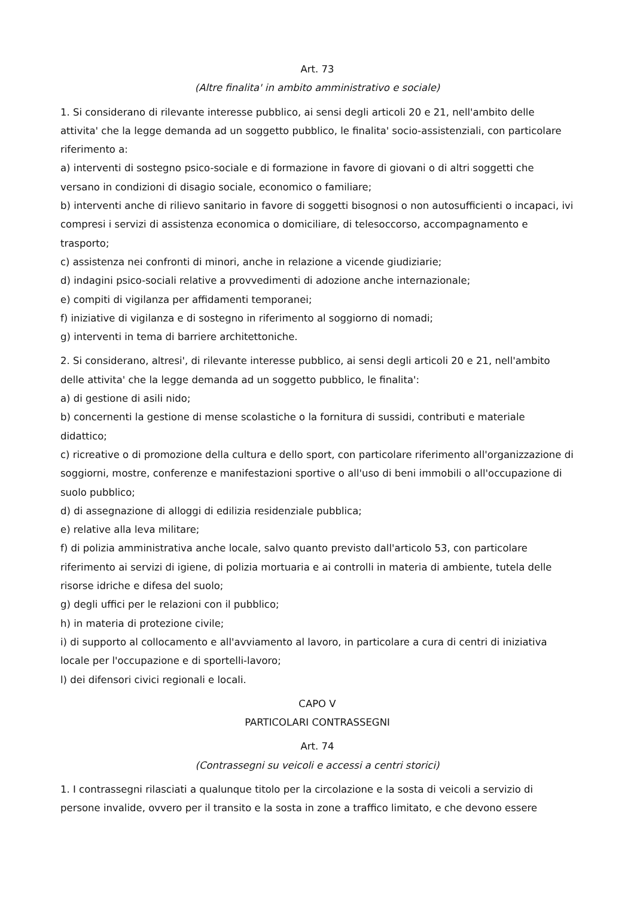Art. 73
(Altre finalita' in ambito amministrativo e sociale)
1. Si considerano di rilevante interesse pubblico, ai sensi degli articoli 20 e 21, nell'ambito delle attivita' che la legge demanda ad un soggetto pubblico, le finalita' socio-assistenziali, con particolare riferimento a:
a) interventi di sostegno psico-sociale e di formazione in favore di giovani o di altri soggetti che versano in condizioni di disagio sociale, economico o familiare;
b) interventi anche di rilievo sanitario in favore di soggetti bisognosi o non autosufficienti o incapaci, ivi compresi i servizi di assistenza economica o domiciliare, di telesoccorso, accompagnamento e trasporto;
c) assistenza nei confronti di minori, anche in relazione a vicende giudiziarie;
d) indagini psico-sociali relative a provvedimenti di adozione anche internazionale;
e) compiti di vigilanza per affidamenti temporanei;
f) iniziative di vigilanza e di sostegno in riferimento al soggiorno di nomadi;
g) interventi in tema di barriere architettoniche.
2. Si considerano, altresi', di rilevante interesse pubblico, ai sensi degli articoli 20 e 21, nell'ambito delle attivita' che la legge demanda ad un soggetto pubblico, le finalita':
a) di gestione di asili nido;
b) concernenti la gestione di mense scolastiche o la fornitura di sussidi, contributi e materiale didattico;
c) ricreative o di promozione della cultura e dello sport, con particolare riferimento all'organizzazione di soggiorni, mostre, conferenze e manifestazioni sportive o all'uso di beni immobili o all'occupazione di suolo pubblico;
d) di assegnazione di alloggi di edilizia residenziale pubblica;
e) relative alla leva militare;
f) di polizia amministrativa anche locale, salvo quanto previsto dall'articolo 53, con particolare riferimento ai servizi di igiene, di polizia mortuaria e ai controlli in materia di ambiente, tutela delle risorse idriche e difesa del suolo;
g) degli uffici per le relazioni con il pubblico;
h) in materia di protezione civile;
i) di supporto al collocamento e all'avviamento al lavoro, in particolare a cura di centri di iniziativa locale per l'occupazione e di sportelli-lavoro;
l) dei difensori civici regionali e locali.
CAPO V
PARTICOLARI CONTRASSEGNI
Art. 74
(Contrassegni su veicoli e accessi a centri storici)
1. I contrassegni rilasciati a qualunque titolo per la circolazione e la sosta di veicoli a servizio di persone invalide, ovvero per il transito e la sosta in zone a traffico limitato, e che devono essere